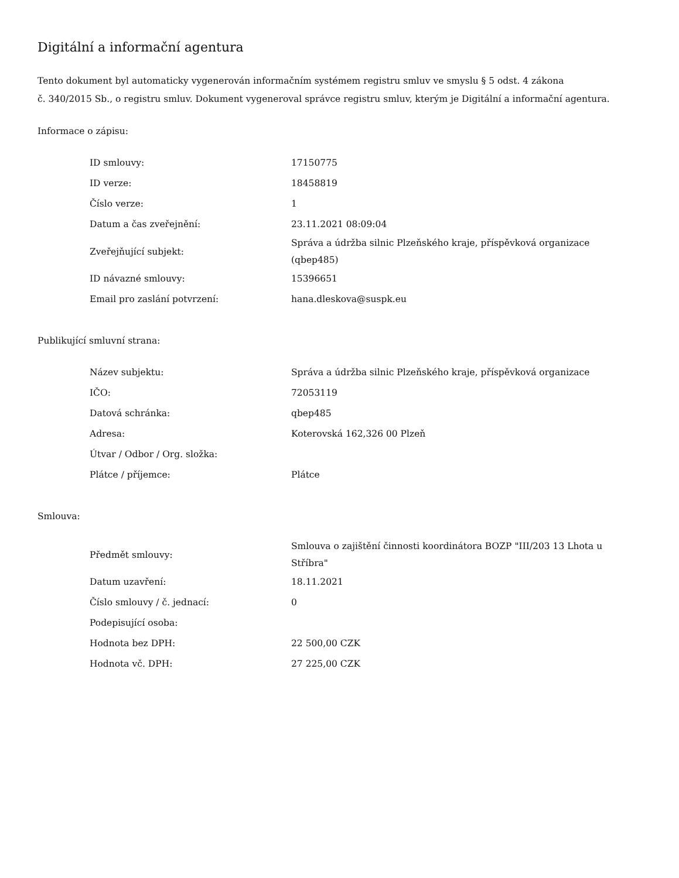Digitální a informační agentura
Tento dokument byl automaticky vygenerován informačním systémem registru smluv ve smyslu § 5 odst. 4 zákona
č. 340/2015 Sb., o registru smluv. Dokument vygeneroval správce registru smluv, kterým je Digitální a informační agentura.
Informace o zápisu:
| ID smlouvy: | 17150775 |
| ID verze: | 18458819 |
| Číslo verze: | 1 |
| Datum a čas zveřejnění: | 23.11.2021 08:09:04 |
| Zveřejňující subjekt: | Správa a údržba silnic Plzeňského kraje, příspěvková organizace (qbep485) |
| ID návazné smlouvy: | 15396651 |
| Email pro zaslání potvrzení: | hana.dleskova@suspk.eu |
Publikující smluvní strana:
| Název subjektu: | Správa a údržba silnic Plzeňského kraje, příspěvková organizace |
| IČO: | 72053119 |
| Datová schránka: | qbep485 |
| Adresa: | Koterovská 162,326 00 Plzeň |
| Útvar / Odbor / Org. složka: | |
| Plátce / příjemce: | Plátce |
Smlouva:
| Předmět smlouvy: | Smlouva o zajištění činnosti koordinátora BOZP "III/203 13 Lhota u Stříbra" |
| Datum uzavření: | 18.11.2021 |
| Číslo smlouvy / č. jednací: | 0 |
| Podepisující osoba: | |
| Hodnota bez DPH: | 22 500,00 CZK |
| Hodnota vč. DPH: | 27 225,00 CZK |